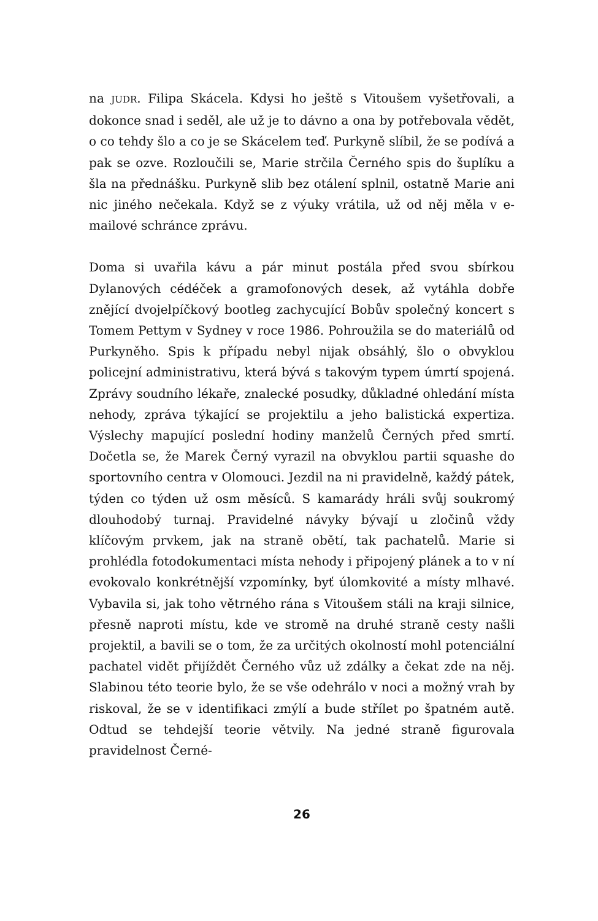na JUDR. Filipa Skácela. Kdysi ho ještě s Vitoušem vyšetřovali, a dokonce snad i seděl, ale už je to dávno a ona by potřebovala vědět, o co tehdy šlo a co je se Skácelem teď. Purkyně slíbil, že se podívá a pak se ozve. Rozloučili se, Marie strčila Černého spis do šuplíku a šla na přednášku. Purkyně slib bez otálení splnil, ostatně Marie ani nic jiného nečekala. Když se z výuky vrátila, už od něj měla v e-mailové schránce zprávu.
Doma si uvařila kávu a pár minut postála před svou sbírkou Dylanových cédéček a gramofonových desek, až vytáhla dobře znějící dvojelpíčkový bootleg zachycující Bobův společný koncert s Tomem Pettym v Sydney v roce 1986. Pohroužila se do materiálů od Purkyněho. Spis k případu nebyl nijak obsáhlý, šlo o obvyklou policejní administrativu, která bývá s takovým typem úmrtí spojená. Zprávy soudního lékaře, znalecké posudky, důkladné ohledání místa nehody, zpráva týkající se projektilu a jeho balistická expertiza. Výslechy mapující poslední hodiny manželů Černých před smrtí. Dočetla se, že Marek Černý vyrazil na obvyklou partii squashe do sportovního centra v Olomouci. Jezdil na ni pravidelně, každý pátek, týden co týden už osm měsíců. S kamarády hráli svůj soukromý dlouhodobý turnaj. Pravidelné návyky bývají u zločinů vždy klíčovým prvkem, jak na straně obětí, tak pachatelů. Marie si prohlédla fotodokumentaci místa nehody i připojený plánek a to v ní evokovalo konkrétnější vzpomínky, byť úlomkovité a místy mlhavé. Vybavila si, jak toho větrného rána s Vitoušem stáli na kraji silnice, přesně naproti místu, kde ve stromě na druhé straně cesty našli projektil, a bavili se o tom, že za určitých okolností mohl potenciální pachatel vidět přijíždět Černého vůz už zdálky a čekat zde na něj. Slabinou této teorie bylo, že se vše odehrálo v noci a možný vrah by riskoval, že se v identifikaci zmýlí a bude střílet po špatném autě. Odtud se tehdejší teorie větvily. Na jedné straně figurovala pravidelnost Černé-
26